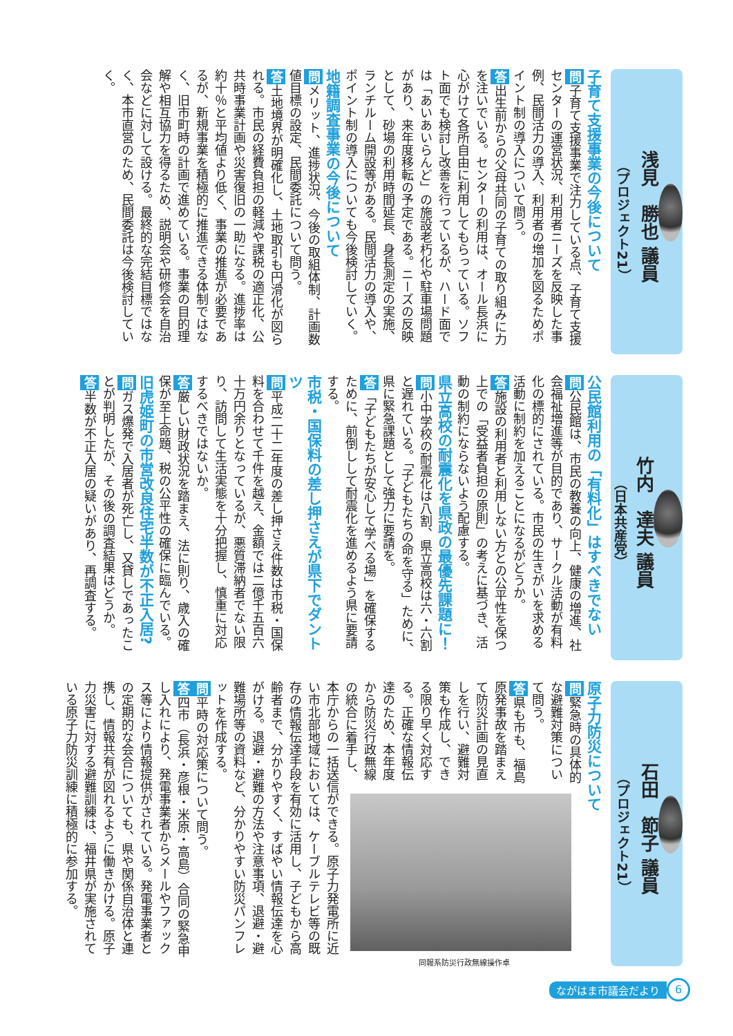浅見　勝也 議員
（プロジェクト21）
子育て支援事業の今後について
問子育て支援事業で注力している点、子育て支援センターの運営状況、利用者ニーズを反映した事例、民間活力の導入、利用者の増加を図るためポイント制の導入について問う。
答出生前からの父母共同の子育ての取り組みに力を注いでいる。センターの利用は、オール長浜に心がけて各所自由に利用してもらっている。ソフト面でも検討し改善を行っているが、ハード面では「あいあいらんど」の施設老朽化や駐車場問題があり、来年度移転の予定である。ニーズの反映として、砂場の利用時間延長、身長測定の実施、ランチルーム開設等がある。民間活力の導入や、ポイント制の導入についても今後検討していく。
地籍調査事業の今後について
問メリット、進捗状況、今後の取組体制、計画数値目標の設定、民間委託について問う。
答土地境界が明確化し、土地取引も円滑化が図られる。市民の経費負担の軽減や課税の適正化、公共時事業計画や災害復旧の一助になる。進捗率は約十％と平均値より低く、事業の推進が必要であるが、新規事業を積極的に推進できる体制ではなく、旧市町時の計画で進めている。事業の目的理解や相互協力を得るため、説明会や研修会を自治会などに対して設ける。最終的な完結目標ではなく、本市直営のため、民間委託は今後検討していく。
竹内　達夫 議員
（日本共産党）
公民館利用の「有料化」はすべきでない
問公民館は、市民の教養の向上、健康の増進、社会福祉増進等が目的であり、サークル活動が有料化の標的にされている。市民の生きがいを求める活動に制約を加えることになるがどうか。
答施設の利用者と利用しない方との公平性を保つ上での「受益者負担の原則」の考えに基づき、活動の制約にならないよう配慮する。
県立高校の耐震化を県政の最優先課題に！
問小中学校の耐震化は八割、県立高校は六・六割と遅れている。「子どもたちの命を守る」ために、県に緊急課題として強力に要請を。
答「子どもたちが安心して学べる場」を確保するために、前倒しして耐震化を進めるよう県に要請する。
市税・国保料の差し押さえが県下でダントツ
問平成二十二年度の差し押さえ件数は市税・国保料を合わせて千件を越え、金額では二億千五百六十万円余りとなっているが、悪質滞納者でない限り、訪問して生活実態を十分把握し、慎重に対応するべきではないか。
答厳しい財政状況を踏まえ、法に則り、歳入の確保が至上命題、税の公平性の確保に臨んでいる。
旧虎姫町の市営改良住宅半数が不正入居?
問ガス爆発で入居者が死亡し、又貸しであったことが判明したが、その後の調査結果はどうか。
答半数が不正入居の疑いがあり、再調査する。
石田　節子 議員
（プロジェクト21）
原子力防災について
同報系防災行政無線操作卓
問緊急時の具体的な避難対策について問う。
答県も市も、福島原発事故を踏まえて防災計画の見直しを行い、避難対策も作成し、できる限り早く対応する。正確な情報伝達のため、本年度から防災行政無線の統合に着手し、本庁からの一括送信ができる。原子力発電所に近い市北部地域においては、ケーブルテレビ等の既存の情報伝達手段を有効に活用し、子どもから高齢者まで、分かりやすく、すばやい情報伝達を心がける。退避・避難の方法や注意事項、退避・避難場所等の資料など、分かりやすい防災パンフレットを作成する。
問平時の対応策について問う。
答四市（長浜・彦根・米原・高島）合同の緊急申し入れにより、発電事業者からメールやファックス等により情報提供がされている。発電事業者との定期的な会合についても、県や関係自治体と連携し、情報共有が図れるように働きかける。原子力災害に対する避難訓練は、福井県が実施されている原子力防災訓練に積極的に参加する。
ながはま市議会だより 6